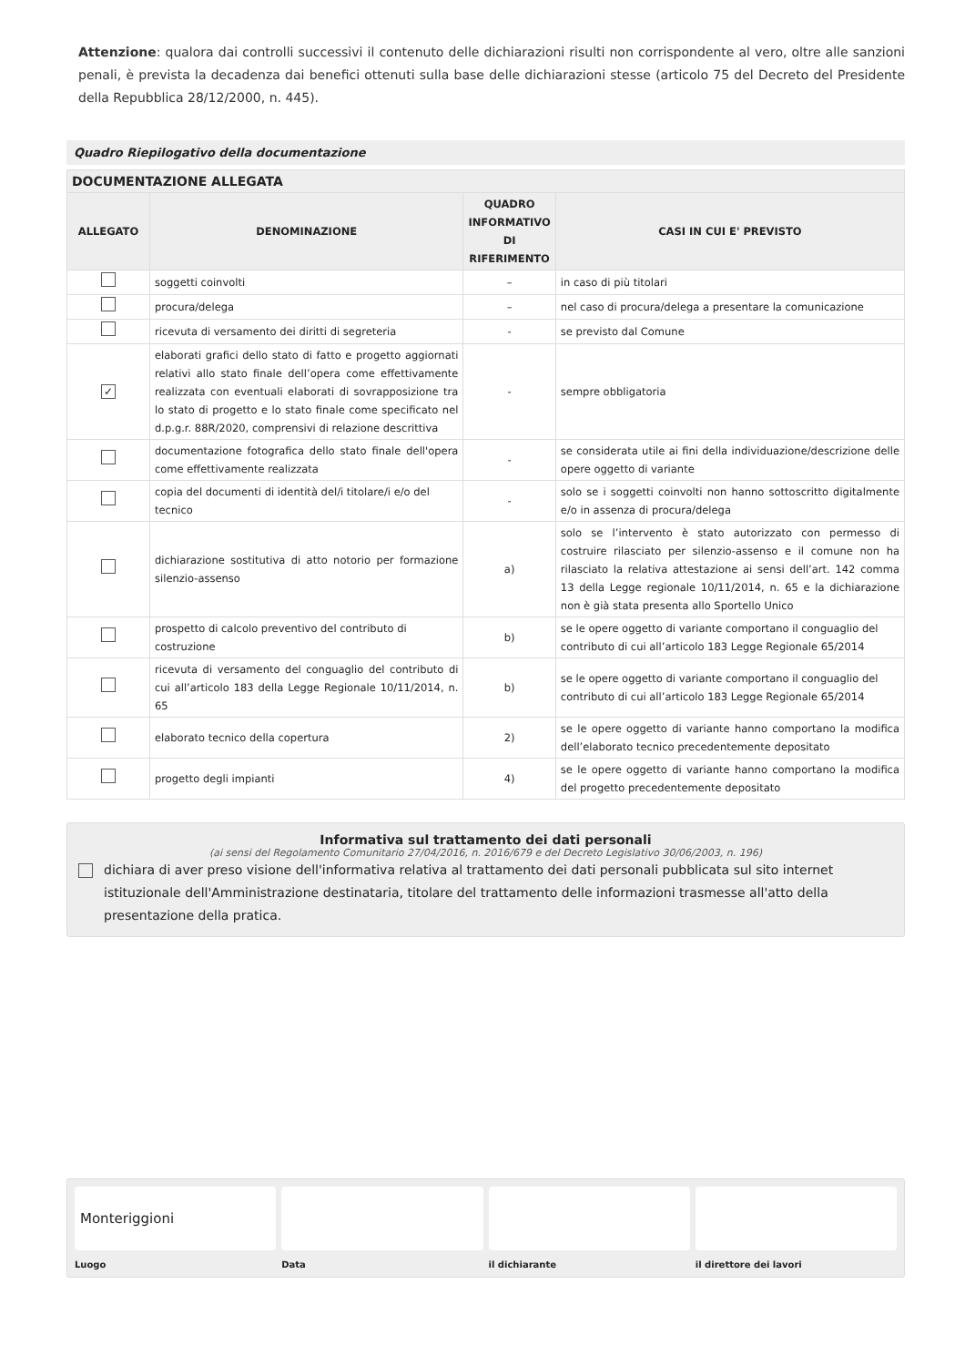Attenzione: qualora dai controlli successivi il contenuto delle dichiarazioni risulti non corrispondente al vero, oltre alle sanzioni penali, è prevista la decadenza dai benefici ottenuti sulla base delle dichiarazioni stesse (articolo 75 del Decreto del Presidente della Repubblica 28/12/2000, n. 445).
Quadro Riepilogativo della documentazione
| DOCUMENTAZIONE ALLEGATA | | | |
| --- | --- | --- | --- |
| ALLEGATO | DENOMINAZIONE | QUADRO INFORMATIVO DI RIFERIMENTO | CASI IN CUI E' PREVISTO |
| | soggetti coinvolti | – | in caso di più titolari |
| | procura/delega | – | nel caso di procura/delega a presentare la comunicazione |
| | ricevuta di versamento dei diritti di segreteria | - | se previsto dal Comune |
| ✓ | elaborati grafici dello stato di fatto e progetto aggiornati relativi allo stato finale dell’opera come effettivamente realizzata con eventuali elaborati di sovrapposizione tra lo stato di progetto e lo stato finale come specificato nel d.p.g.r. 88R/2020, comprensivi di relazione descrittiva | - | sempre obbligatoria |
| | documentazione fotografica dello stato finale dell'opera come effettivamente realizzata | - | se considerata utile ai fini della individuazione/descrizione delle opere oggetto di variante |
| | copia del documenti di identità del/i titolare/i e/o del tecnico | - | solo se i soggetti coinvolti non hanno sottoscritto digitalmente e/o in assenza di procura/delega |
| | dichiarazione sostitutiva di atto notorio per formazione silenzio-assenso | a) | solo se l’intervento è stato autorizzato con permesso di costruire rilasciato per silenzio-assenso e il comune non ha rilasciato la relativa attestazione ai sensi dell’art. 142 comma 13 della Legge regionale 10/11/2014, n. 65 e la dichiarazione non è già stata presenta allo Sportello Unico |
| | prospetto di calcolo preventivo del contributo di costruzione | b) | se le opere oggetto di variante comportano il conguaglio del contributo di cui all’articolo 183 Legge Regionale 65/2014 |
| | ricevuta di versamento del conguaglio del contributo di cui all’articolo 183 della Legge Regionale 10/11/2014, n. 65 | b) | se le opere oggetto di variante comportano il conguaglio del contributo di cui all’articolo 183 Legge Regionale 65/2014 |
| | elaborato tecnico della copertura | 2) | se le opere oggetto di variante hanno comportano la modifica dell’elaborato tecnico precedentemente depositato |
| | progetto degli impianti | 4) | se le opere oggetto di variante hanno comportano la modifica del progetto precedentemente depositato |
Informativa sul trattamento dei dati personali
(ai sensi del Regolamento Comunitario 27/04/2016, n. 2016/679 e del Decreto Legislativo 30/06/2003, n. 196)
dichiara di aver preso visione dell'informativa relativa al trattamento dei dati personali pubblicata sul sito internet istituzionale dell'Amministrazione destinataria, titolare del trattamento delle informazioni trasmesse all'atto della presentazione della pratica.
Monteriggioni
Luogo
Data il dichiarante il direttore dei lavori